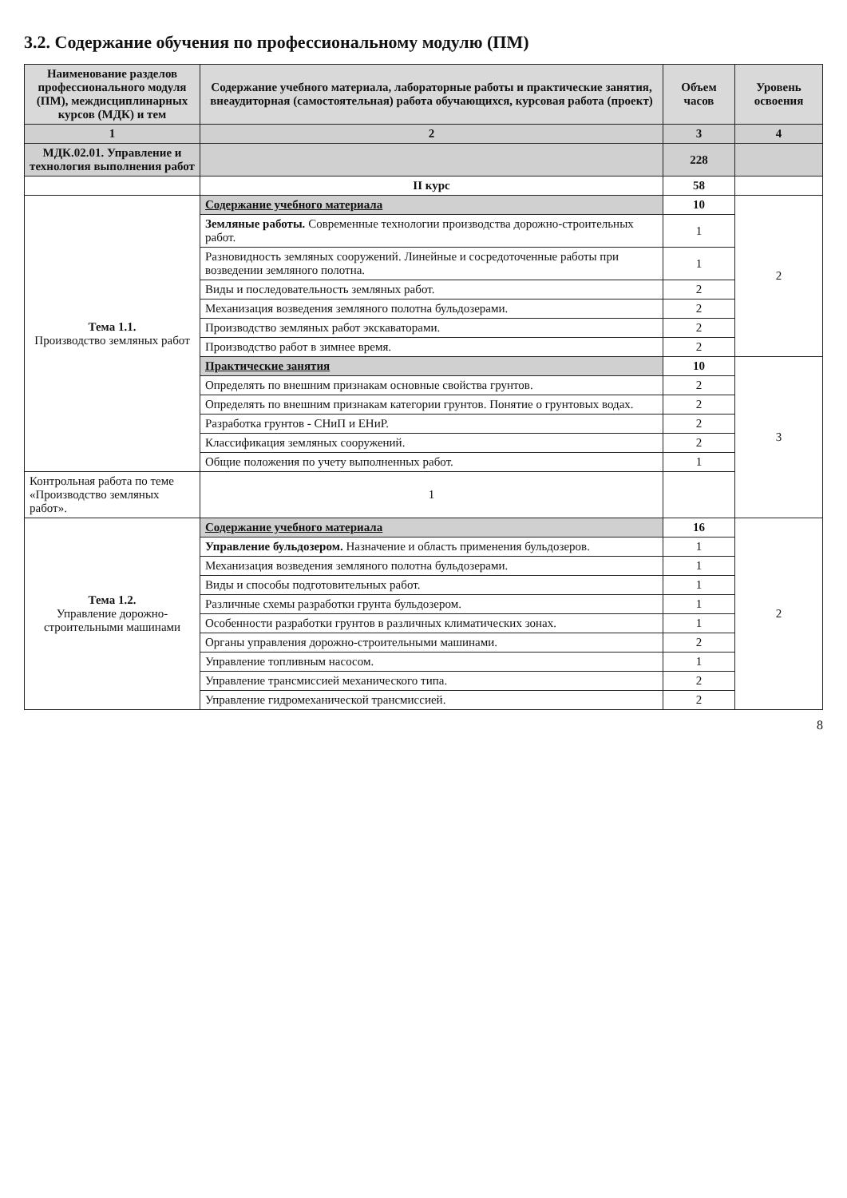3.2. Содержание обучения по профессиональному модулю (ПМ)
| Наименование разделов профессионального модуля (ПМ), междисциплинарных курсов (МДК) и тем | Содержание учебного материала, лабораторные работы и практические занятия, внеаудиторная (самостоятельная) работа обучающихся, курсовая работа (проект) | Объем часов | Уровень освоения |
| --- | --- | --- | --- |
| 1 | 2 | 3 | 4 |
| МДК.02.01. Управление и технология выполнения работ | | 228 | |
| | II курс | 58 | |
| Тема 1.1. Производство земляных работ | Содержание учебного материала | 10 | 2 |
| | Земляные работы. Современные технологии производства дорожно-строительных работ. | 1 | |
| | Разновидность земляных сооружений. Линейные и сосредоточенные работы при возведении земляного полотна. | 1 | |
| | Виды и последовательность земляных работ. | 2 | |
| | Механизация возведения земляного полотна бульдозерами. | 2 | |
| | Производство земляных работ экскаваторами. | 2 | |
| | Производство работ в зимнее время. | 2 | |
| | Практические занятия | 10 | 3 |
| | Определять по внешним признакам основные свойства грунтов. | 2 | |
| | Определять по внешним признакам категории грунтов. Понятие о грунтовых водах. | 2 | |
| | Разработка грунтов - СНиП и ЕНиР. | 2 | |
| | Классификация земляных сооружений. | 2 | |
| | Общие положения по учету выполненных работ. | 1 | |
| Контрольная работа по теме «Производство земляных работ». | 1 | | |
| Тема 1.2. Управление дорожно-строительными машинами | Содержание учебного материала | 16 | 2 |
| | Управление бульдозером. Назначение и область применения бульдозеров. | 1 | |
| | Механизация возведения земляного полотна бульдозерами. | 1 | |
| | Виды и способы подготовительных работ. | 1 | |
| | Различные схемы разработки грунта бульдозером. | 1 | |
| | Особенности разработки грунтов в различных климатических зонах. | 1 | |
| | Органы управления дорожно-строительными машинами. | 2 | |
| | Управление топливным насосом. | 1 | |
| | Управление трансмиссией механического типа. | 2 | |
| | Управление гидромеханической трансмиссией. | 2 | |
8